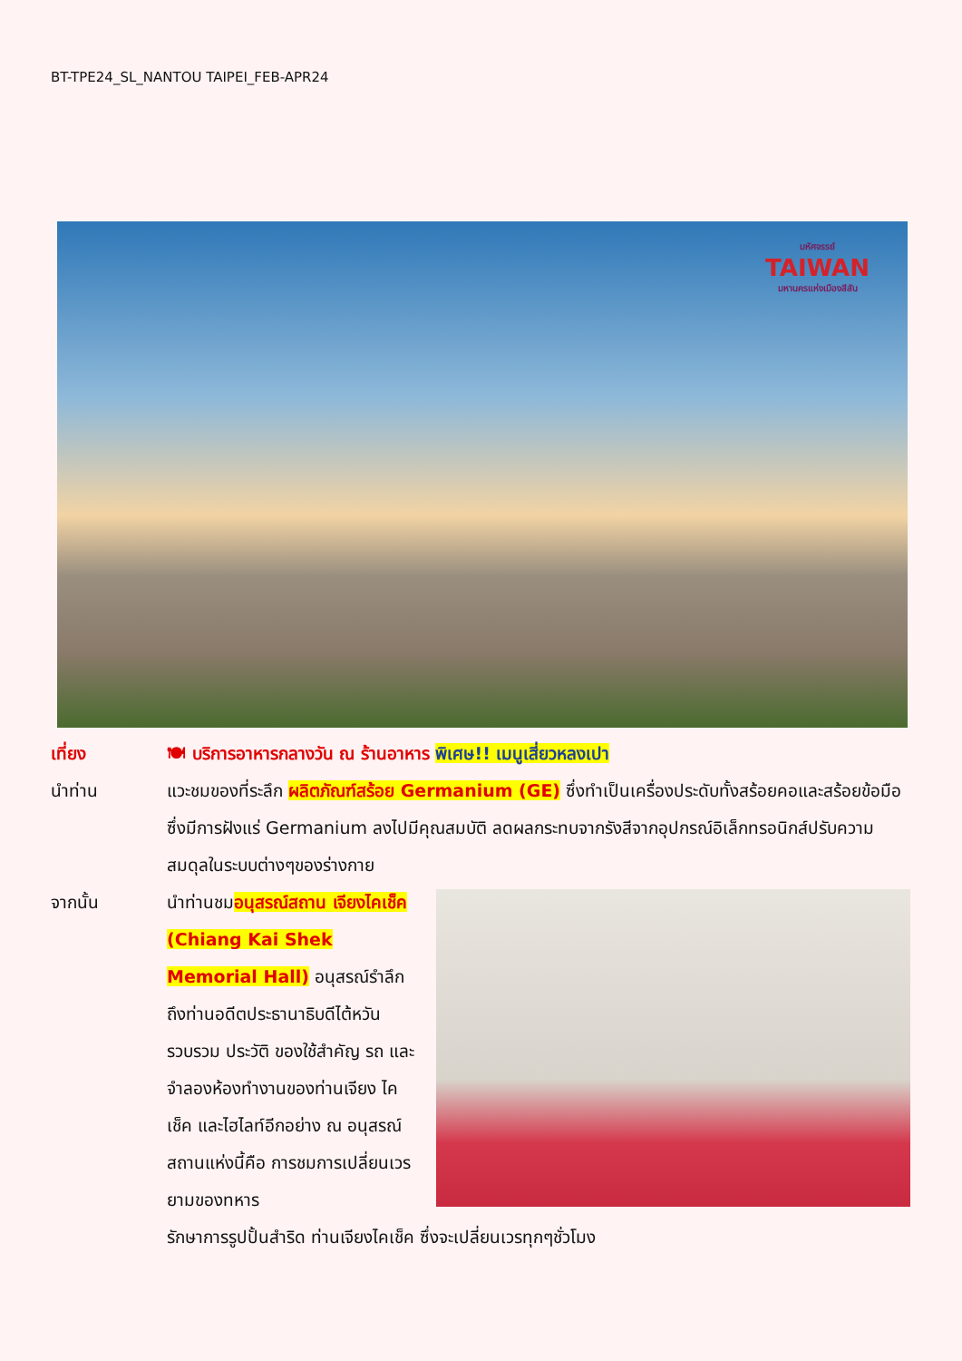BT-TPE24_SL_NANTOU TAIPEI_FEB-APR24
มหัศจรรย์
TAIWAN
มหานครแห่งเมืองสีสัน
เที่ยง 🍽 บริการอาหารกลางวัน ณ ร้านอาหาร พิเศษ!! เมนูเสี่ยวหลงเปา
นำท่าน แวะชมของที่ระลึก ผลิตภัณฑ์สร้อย Germanium (GE) ซึ่งทำเป็นเครื่องประดับทั้งสร้อยคอและสร้อยข้อมือซึ่งมีการฝังแร่ Germanium ลงไปมีคุณสมบัติ ลดผลกระทบจากรังสีจากอุปกรณ์อิเล็กทรอนิกส์ปรับความสมดุลในระบบต่างๆของร่างกาย
จากนั้น นำท่านชมอนุสรณ์สถาน เจียงไคเช็ค (Chiang Kai Shek Memorial Hall) อนุสรณ์รำลึกถึงท่านอดีตประธานาธิบดีไต้หวัน รวบรวม ประวัติ ของใช้สำคัญ รถ และ จำลองห้องทำงานของท่านเจียง ไค เช็ค และไฮไลท์อีกอย่าง ณ อนุสรณ์สถานแห่งนี้คือ การชมการเปลี่ยนเวรยามของทหาร
รักษาการรูปปั้นสำริด ท่านเจียงไคเช็ค ซึ่งจะเปลี่ยนเวรทุกๆชั่วโมง